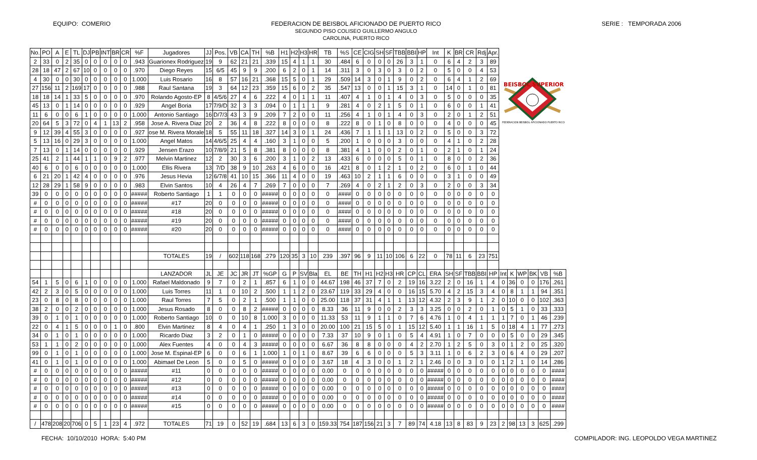EQUIPO: COMERIO
FEDERACION DE BEISBOL AFICIONADO DE PUERTO RICO
SEGUNDO PISO COLISEO GUILLERMO ANGULO
CAROLINA, PUERTO RICO
SERIE : TEMPORADA 2006
| No. | PO | A | E | TL | DJ | PB | INT | BR | CR | %F | Jugadores | JJ | Pos. | VB | CA | TH | %B | H1 | H2 | H3 | HR | TB | %S | CE | CIG | SH | SF | TBB | BBI | HP | Int | K | BR | CR | Rdj | Apr. | BEISBOL SUPERIOR FEDERACION BEISBOL AFICIONADO PUERTO RICO | | | | | |
| 2 | 33 | 0 | 2 | 35 | 0 | 0 | 0 | 0 | 0 | .943 | Guarionex Rodriguez | 19 | 9 | 62 | 21 | 21 | .339 | 15 | 4 | 1 | 1 | 30 | .484 | 6 | 0 | 0 | 0 | 26 | 3 | 1 | 0 | 6 | 4 | 2 | 3 | 89 | | | | | | |
| 28 | 18 | 47 | 2 | 67 | 10 | 0 | 0 | 0 | 0 | .970 | Diego Reyes | 15 | 6/5 | 45 | 9 | 9 | .200 | 6 | 2 | 0 | 1 | 14 | .311 | 3 | 0 | 3 | 0 | 3 | 0 | 2 | 0 | 5 | 0 | 0 | 4 | 53 | | | | | | |
| 4 | 30 | 0 | 0 | 30 | 0 | 0 | 0 | 0 | 0 | 1.000 | Luis Rosario | 16 | 8 | 57 | 16 | 21 | .368 | 15 | 5 | 0 | 1 | 29 | .509 | 14 | 3 | 0 | 1 | 9 | 0 | 2 | 0 | 6 | 4 | 1 | 2 | 69 | | | | | | |
| 27 | 156 | 11 | 2 | 169 | 17 | 0 | 0 | 0 | 0 | .988 | Raul Santana | 19 | 3 | 64 | 12 | 23 | .359 | 15 | 6 | 0 | 2 | 35 | .547 | 13 | 0 | 0 | 1 | 15 | 3 | 1 | 0 | 14 | 0 | 1 | 0 | 81 | | | | | | |
| 18 | 18 | 14 | 1 | 33 | 5 | 0 | 0 | 0 | 0 | .970 | Rolando Agosto-EP | 8 | 4/5/6 | 27 | 4 | 6 | .222 | 4 | 0 | 1 | 1 | 11 | .407 | 4 | 1 | 0 | 1 | 4 | 0 | 3 | 0 | 5 | 0 | 0 | 0 | 35 | | | | | | |
| 45 | 13 | 0 | 1 | 14 | 0 | 0 | 0 | 0 | 0 | .929 | Angel Boria | 17 | 7/9/D | 32 | 3 | 3 | .094 | 0 | 1 | 1 | 1 | 9 | .281 | 4 | 0 | 2 | 1 | 5 | 0 | 1 | 0 | 6 | 0 | 0 | 1 | 41 | | | | | | |
| 11 | 6 | 0 | 0 | 6 | 1 | 0 | 0 | 0 | 0 | 1.000 | Antonio Santiago | 16 | D/7/3 | 43 | 3 | 9 | .209 | 7 | 2 | 0 | 0 | 11 | .256 | 4 | 1 | 0 | 1 | 4 | 0 | 3 | 0 | 2 | 0 | 1 | 2 | 51 | | | | | | |
| 20 | 64 | 5 | 3 | 72 | 0 | 4 | 1 | 13 | 2 | .958 | Jose A. Rivera Diaz | 20 | 2 | 36 | 4 | 8 | .222 | 8 | 0 | 0 | 0 | 8 | .222 | 8 | 0 | 1 | 0 | 8 | 0 | 0 | 0 | 4 | 0 | 0 | 0 | 45 | | | | | | |
| 9 | 12 | 39 | 4 | 55 | 3 | 0 | 0 | 0 | 0 | .927 | ose M. Rivera Morale | 18 | 5 | 55 | 11 | 18 | .327 | 14 | 3 | 0 | 1 | 24 | .436 | 7 | 1 | 1 | 1 | 13 | 0 | 2 | 0 | 5 | 0 | 0 | 3 | 72 | | | | | | |
| 5 | 13 | 16 | 0 | 29 | 3 | 0 | 0 | 0 | 0 | 1.000 | Angel Matos | 14 | 4/6/5 | 25 | 4 | 4 | .160 | 3 | 1 | 0 | 0 | 5 | .200 | 1 | 0 | 0 | 0 | 3 | 0 | 0 | 0 | 4 | 1 | 0 | 2 | 28 | | | | | | |
| 7 | 13 | 0 | 1 | 14 | 0 | 0 | 0 | 0 | 0 | .929 | Jensen Erazo | 10 | 7/8/9 | 21 | 5 | 8 | .381 | 8 | 0 | 0 | 0 | 8 | .381 | 4 | 1 | 0 | 0 | 2 | 0 | 1 | 0 | 2 | 1 | 0 | 1 | 24 | | | | | | |
| 25 | 41 | 2 | 1 | 44 | 1 | 1 | 0 | 9 | 2 | .977 | Melvin Martinez | 12 | 2 | 30 | 3 | 6 | .200 | 3 | 1 | 0 | 2 | 13 | .433 | 6 | 0 | 0 | 0 | 5 | 0 | 1 | 0 | 8 | 0 | 0 | 2 | 36 | | | | | | |
| 40 | 6 | 0 | 0 | 6 | 0 | 0 | 0 | 0 | 0 | 1.000 | Ellis Rivera | 13 | 7/D | 38 | 9 | 10 | .263 | 4 | 6 | 0 | 0 | 16 | .421 | 8 | 0 | 1 | 2 | 1 | 0 | 2 | 0 | 6 | 0 | 1 | 0 | 44 | | | | | | |
| 6 | 21 | 20 | 1 | 42 | 4 | 0 | 0 | 0 | 0 | .976 | Jesus Hevia | 12 | 6/7/8 | 41 | 10 | 15 | .366 | 11 | 4 | 0 | 0 | 19 | .463 | 10 | 2 | 1 | 1 | 6 | 0 | 0 | 0 | 3 | 1 | 0 | 0 | 49 | | | | | | |
| 12 | 28 | 29 | 1 | 58 | 9 | 0 | 0 | 0 | 0 | .983 | Elvin Santos | 10 | 4 | 26 | 4 | 7 | .269 | 7 | 0 | 0 | 0 | 7 | .269 | 4 | 0 | 2 | 1 | 2 | 0 | 3 | 0 | 2 | 0 | 0 | 3 | 34 | | | | | | |
| 39 | 0 | 0 | 0 | 0 | 0 | 0 | 0 | 0 | 0 | ##### | Roberto Santiago | 1 | 1 | 0 | 0 | 0 | ##### | 0 | 0 | 0 | 0 | 0 | #### | 0 | 0 | 0 | 0 | 0 | 0 | 0 | 0 | 0 | 0 | 0 | 0 | 0 | | | | | | |
| # | 0 | 0 | 0 | 0 | 0 | 0 | 0 | 0 | 0 | ##### | #17 | 20 | 0 | 0 | 0 | 0 | ##### | 0 | 0 | 0 | 0 | 0 | #### | 0 | 0 | 0 | 0 | 0 | 0 | 0 | 0 | 0 | 0 | 0 | 0 | 0 | | | | | | |
| # | 0 | 0 | 0 | 0 | 0 | 0 | 0 | 0 | 0 | ##### | #18 | 20 | 0 | 0 | 0 | 0 | ##### | 0 | 0 | 0 | 0 | 0 | #### | 0 | 0 | 0 | 0 | 0 | 0 | 0 | 0 | 0 | 0 | 0 | 0 | 0 | | | | | | |
| # | 0 | 0 | 0 | 0 | 0 | 0 | 0 | 0 | 0 | ##### | #19 | 20 | 0 | 0 | 0 | 0 | ##### | 0 | 0 | 0 | 0 | 0 | #### | 0 | 0 | 0 | 0 | 0 | 0 | 0 | 0 | 0 | 0 | 0 | 0 | 0 | | | | | | |
| # | 0 | 0 | 0 | 0 | 0 | 0 | 0 | 0 | 0 | ##### | #20 | 20 | 0 | 0 | 0 | 0 | ##### | 0 | 0 | 0 | 0 | 0 | #### | 0 | 0 | 0 | 0 | 0 | 0 | 0 | 0 | 0 | 0 | 0 | 0 | 0 | | | | | | |
| | | | | | | | | | | | TOTALES | 19 | / | 602 | 118 | 168 | .279 | 120 | 35 | 3 | 10 | 239 | .397 | 96 | 9 | 11 | 10 | 106 | 6 | 22 | 0 | 78 | 11 | 6 | 23 | 751 | | | | | | |
| | | | | | | | | | | | LANZADOR | JL | JE | JC | JR | JT | %GP | G | P | SV | Bla | EL | BE | TH | H1 | H2 | H3 | HR | CP | CL | ERA | SH | SF | TBB | BBI | HP | Int | K | WP | BK | VB | %B |
| 54 | 1 | 5 | 0 | 6 | 1 | 0 | 0 | 0 | 0 | 1.000 | Rafael Maldonado | 9 | 7 | 0 | 2 | 1 | .857 | 6 | 1 | 0 | 0 | 44.67 | 198 | 46 | 37 | 7 | 0 | 2 | 19 | 16 | 3.22 | 2 | 0 | 16 | 1 | 4 | 0 | 36 | 0 | 0 | 176 | .261 |
| 42 | 2 | 3 | 0 | 5 | 0 | 0 | 0 | 0 | 0 | 1.000 | Luis Torres | 11 | 1 | 0 | 10 | 2 | .500 | 1 | 1 | 2 | 0 | 23.67 | 119 | 33 | 29 | 4 | 0 | 0 | 16 | 15 | 5.70 | 4 | 2 | 15 | 3 | 4 | 0 | 8 | 1 | 1 | 94 | .351 |
| 23 | 0 | 8 | 0 | 8 | 0 | 0 | 0 | 0 | 0 | 1.000 | Raul Torres | 7 | 5 | 0 | 2 | 1 | .500 | 1 | 1 | 0 | 0 | 25.00 | 118 | 37 | 31 | 4 | 1 | 1 | 13 | 12 | 4.32 | 2 | 3 | 9 | 1 | 2 | 0 | 10 | 0 | 0 | 102 | .363 |
| 38 | 2 | 0 | 0 | 2 | 0 | 0 | 0 | 0 | 0 | 1.000 | Jesus Rosado | 8 | 0 | 0 | 8 | 2 | ##### | 0 | 0 | 0 | 0 | 8.33 | 36 | 11 | 9 | 0 | 0 | 2 | 3 | 3 | 3.25 | 0 | 0 | 2 | 0 | 1 | 0 | 5 | 1 | 0 | 33 | .333 |
| 39 | 0 | 1 | 0 | 1 | 0 | 0 | 0 | 0 | 0 | 1.000 | Roberto Santiago | 10 | 0 | 0 | 10 | 8 | 1.000 | 3 | 0 | 0 | 0 | 11.33 | 53 | 11 | 9 | 1 | 1 | 0 | 7 | 6 | 4.76 | 1 | 0 | 4 | 1 | 1 | 1 | 7 | 0 | 1 | 46 | .239 |
| 22 | 0 | 4 | 1 | 5 | 0 | 0 | 0 | 1 | 0 | .800 | Elvin Martinez | 8 | 4 | 0 | 4 | 1 | .250 | 1 | 3 | 0 | 0 | 20.00 | 100 | 21 | 15 | 5 | 0 | 1 | 15 | 12 | 5.40 | 1 | 1 | 16 | 1 | 5 | 0 | 18 | 4 | 1 | 77 | .273 |
| 34 | 0 | 1 | 0 | 1 | 0 | 0 | 0 | 0 | 0 | 1.000 | Ricardo Diaz | 3 | 2 | 0 | 1 | 0 | ##### | 0 | 0 | 0 | 0 | 7.33 | 37 | 10 | 9 | 0 | 1 | 0 | 5 | 4 | 4.91 | 1 | 0 | 7 | 0 | 0 | 0 | 5 | 0 | 0 | 29 | .345 |
| 53 | 1 | 1 | 0 | 2 | 0 | 0 | 0 | 0 | 0 | 1.000 | Alex Fuentes | 4 | 0 | 0 | 4 | 3 | ##### | 0 | 0 | 0 | 0 | 6.67 | 36 | 8 | 8 | 0 | 0 | 0 | 4 | 2 | 2.70 | 1 | 2 | 5 | 0 | 3 | 0 | 1 | 2 | 0 | 25 | .320 |
| 99 | 0 | 1 | 0 | 1 | 0 | 0 | 0 | 0 | 0 | 1.000 | Jose M. Espinal-EP | 6 | 0 | 0 | 6 | 1 | 1.000 | 1 | 0 | 1 | 0 | 8.67 | 39 | 6 | 6 | 0 | 0 | 0 | 5 | 3 | 3.11 | 1 | 0 | 6 | 2 | 3 | 0 | 6 | 4 | 0 | 29 | .207 |
| 41 | 0 | 1 | 0 | 1 | 0 | 0 | 0 | 0 | 0 | 1.000 | Abimael De Leon | 5 | 0 | 0 | 5 | 0 | ##### | 0 | 0 | 0 | 0 | 3.67 | 18 | 4 | 3 | 0 | 0 | 1 | 2 | 1 | 2.46 | 0 | 0 | 3 | 0 | 0 | 1 | 2 | 1 | 0 | 14 | .286 |
| # | 0 | 0 | 0 | 0 | 0 | 0 | 0 | 0 | 0 | ##### | #11 | 0 | 0 | 0 | 0 | 0 | ##### | 0 | 0 | 0 | 0 | 0.00 | 0 | 0 | 0 | 0 | 0 | 0 | 0 | 0 | ##### | 0 | 0 | 0 | 0 | 0 | 0 | 0 | 0 | 0 | 0 | #### |
| # | 0 | 0 | 0 | 0 | 0 | 0 | 0 | 0 | 0 | ##### | #12 | 0 | 0 | 0 | 0 | 0 | ##### | 0 | 0 | 0 | 0 | 0.00 | 0 | 0 | 0 | 0 | 0 | 0 | 0 | 0 | ##### | 0 | 0 | 0 | 0 | 0 | 0 | 0 | 0 | 0 | 0 | #### |
| # | 0 | 0 | 0 | 0 | 0 | 0 | 0 | 0 | 0 | ##### | #13 | 0 | 0 | 0 | 0 | 0 | ##### | 0 | 0 | 0 | 0 | 0.00 | 0 | 0 | 0 | 0 | 0 | 0 | 0 | 0 | ##### | 0 | 0 | 0 | 0 | 0 | 0 | 0 | 0 | 0 | 0 | #### |
| # | 0 | 0 | 0 | 0 | 0 | 0 | 0 | 0 | 0 | ##### | #14 | 0 | 0 | 0 | 0 | 0 | ##### | 0 | 0 | 0 | 0 | 0.00 | 0 | 0 | 0 | 0 | 0 | 0 | 0 | 0 | ##### | 0 | 0 | 0 | 0 | 0 | 0 | 0 | 0 | 0 | 0 | #### |
| # | 0 | 0 | 0 | 0 | 0 | 0 | 0 | 0 | 0 | ##### | #15 | 0 | 0 | 0 | 0 | 0 | ##### | 0 | 0 | 0 | 0 | 0.00 | 0 | 0 | 0 | 0 | 0 | 0 | 0 | 0 | ##### | 0 | 0 | 0 | 0 | 0 | 0 | 0 | 0 | 0 | 0 | #### |
| / | 478 | 208 | 20 | 706 | 0 | 5 | 1 | 23 | 4 | .972 | TOTALES | 71 | 19 | 0 | 52 | 19 | .684 | 13 | 6 | 3 | 0 | 159.33 | 754 | 187 | 156 | 21 | 3 | 7 | 89 | 74 | 4.18 | 13 | 8 | 83 | 9 | 23 | 2 | 98 | 13 | 3 | 625 | .299 |
FECHA: 10/10/2010 HORA: 5:40 PM
COMPILADOR: ING. LEOPOLDO VEGA MARTINEZ